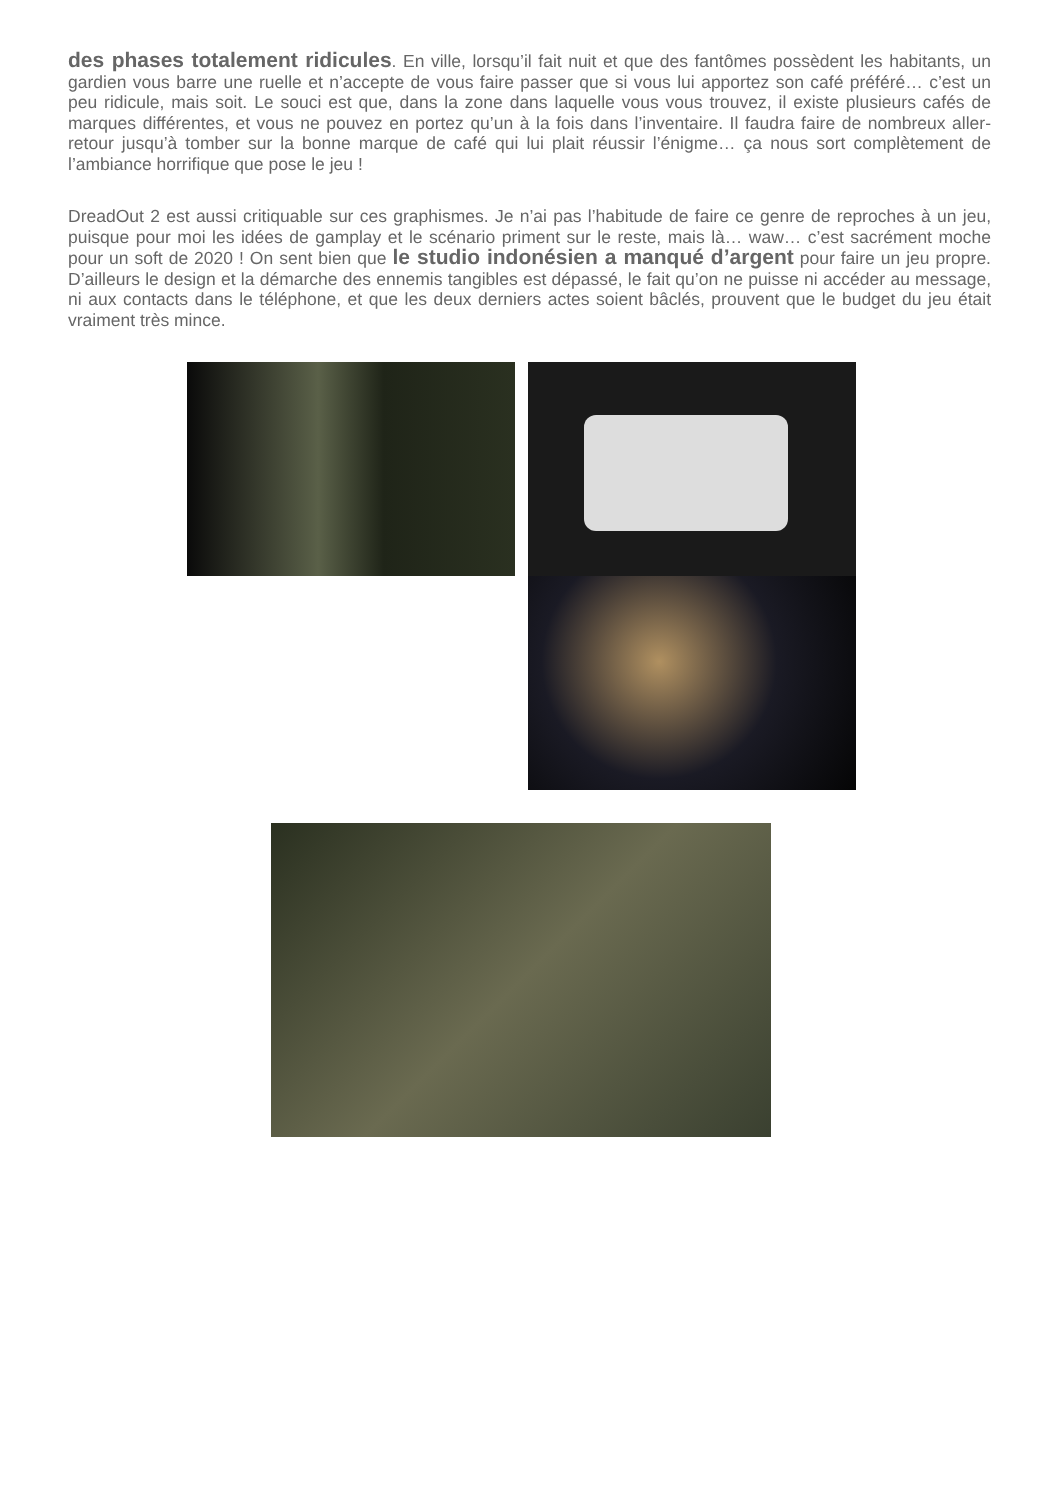des phases totalement ridicules. En ville, lorsqu’il fait nuit et que des fantômes possèdent les habitants, un gardien vous barre une ruelle et n’accepte de vous faire passer que si vous lui apportez son café préféré… c’est un peu ridicule, mais soit. Le souci est que, dans la zone dans laquelle vous vous trouvez, il existe plusieurs cafés de marques différentes, et vous ne pouvez en portez qu’un à la fois dans l’inventaire. Il faudra faire de nombreux aller-retour jusqu’à tomber sur la bonne marque de café qui lui plait réussir l’énigme… ça nous sort complètement de l’ambiance horrifique que pose le jeu !
DreadOut 2 est aussi critiquable sur ces graphismes. Je n’ai pas l’habitude de faire ce genre de reproches à un jeu, puisque pour moi les idées de gamplay et le scénario priment sur le reste, mais là… waw… c’est sacrément moche pour un soft de 2020 ! On sent bien que le studio indonésien a manqué d’argent pour faire un jeu propre. D’ailleurs le design et la démarche des ennemis tangibles est dépassé, le fait qu’on ne puisse ni accéder au message, ni aux contacts dans le téléphone, et que les deux derniers actes soient bâclés, prouvent que le budget du jeu était vraiment très mince.